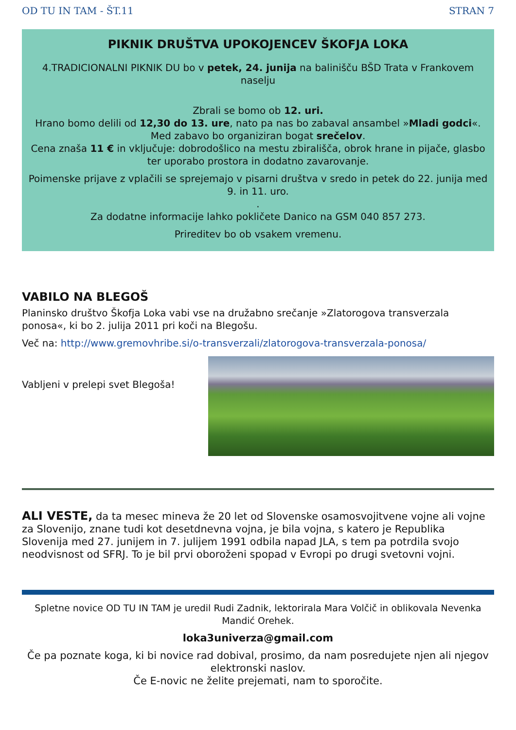OD TU IN TAM - ŠT.11 STRAN 7
PIKNIK DRUŠTVA UPOKOJENCEV ŠKOFJA LOKA
4.TRADICIONALNI PIKNIK DU bo v petek, 24. junija na balinišču BŠD Trata v Frankovem naselju
Zbrali se bomo ob 12. uri.
Hrano bomo delili od 12,30 do 13. ure, nato pa nas bo zabaval ansambel »Mladi godci«.
Med zabavo bo organiziran bogat srečelov.
Cena znaša 11 € in vključuje: dobrodošlico na mestu zbirališča, obrok hrane in pijače, glasbo ter uporabo prostora in dodatno zavarovanje.
Poimenske prijave z vplačili se sprejemajo v pisarni društva v sredo in petek do 22. junija med 9. in 11. uro.
.
Za dodatne informacije lahko pokličete Danico na GSM 040 857 273.
Prireditev bo ob vsakem vremenu.
VABILO NA BLEGOŠ
Planinsko društvo Škofja Loka vabi vse na družabno srečanje »Zlatorogova transverzala ponosa«, ki bo 2. julija 2011 pri koči na Blegošu.
Več na: http://www.gremovhribe.si/o-transverzali/zlatorogova-transverzala-ponosa/
Vabljeni v prelepi svet Blegoša!
ALI VESTE, da ta mesec mineva že 20 let od Slovenske osamosvojitvene vojne ali vojne za Slovenijo, znane tudi kot desetdnevna vojna, je bila vojna, s katero je Republika Slovenija med 27. junijem in 7. julijem 1991 odbila napad JLA, s tem pa potrdila svojo neodvisnost od SFRJ. To je bil prvi oboroženi spopad v Evropi po drugi svetovni vojni.
Spletne novice OD TU IN TAM je uredil Rudi Zadnik, lektorirala Mara Volčič in oblikovala Nevenka Mandić Orehek.
loka3univerza@gmail.com
Če pa poznate koga, ki bi novice rad dobival, prosimo, da nam posredujete njen ali njegov elektronski naslov.
Če E-novic ne želite prejemati, nam to sporočite.